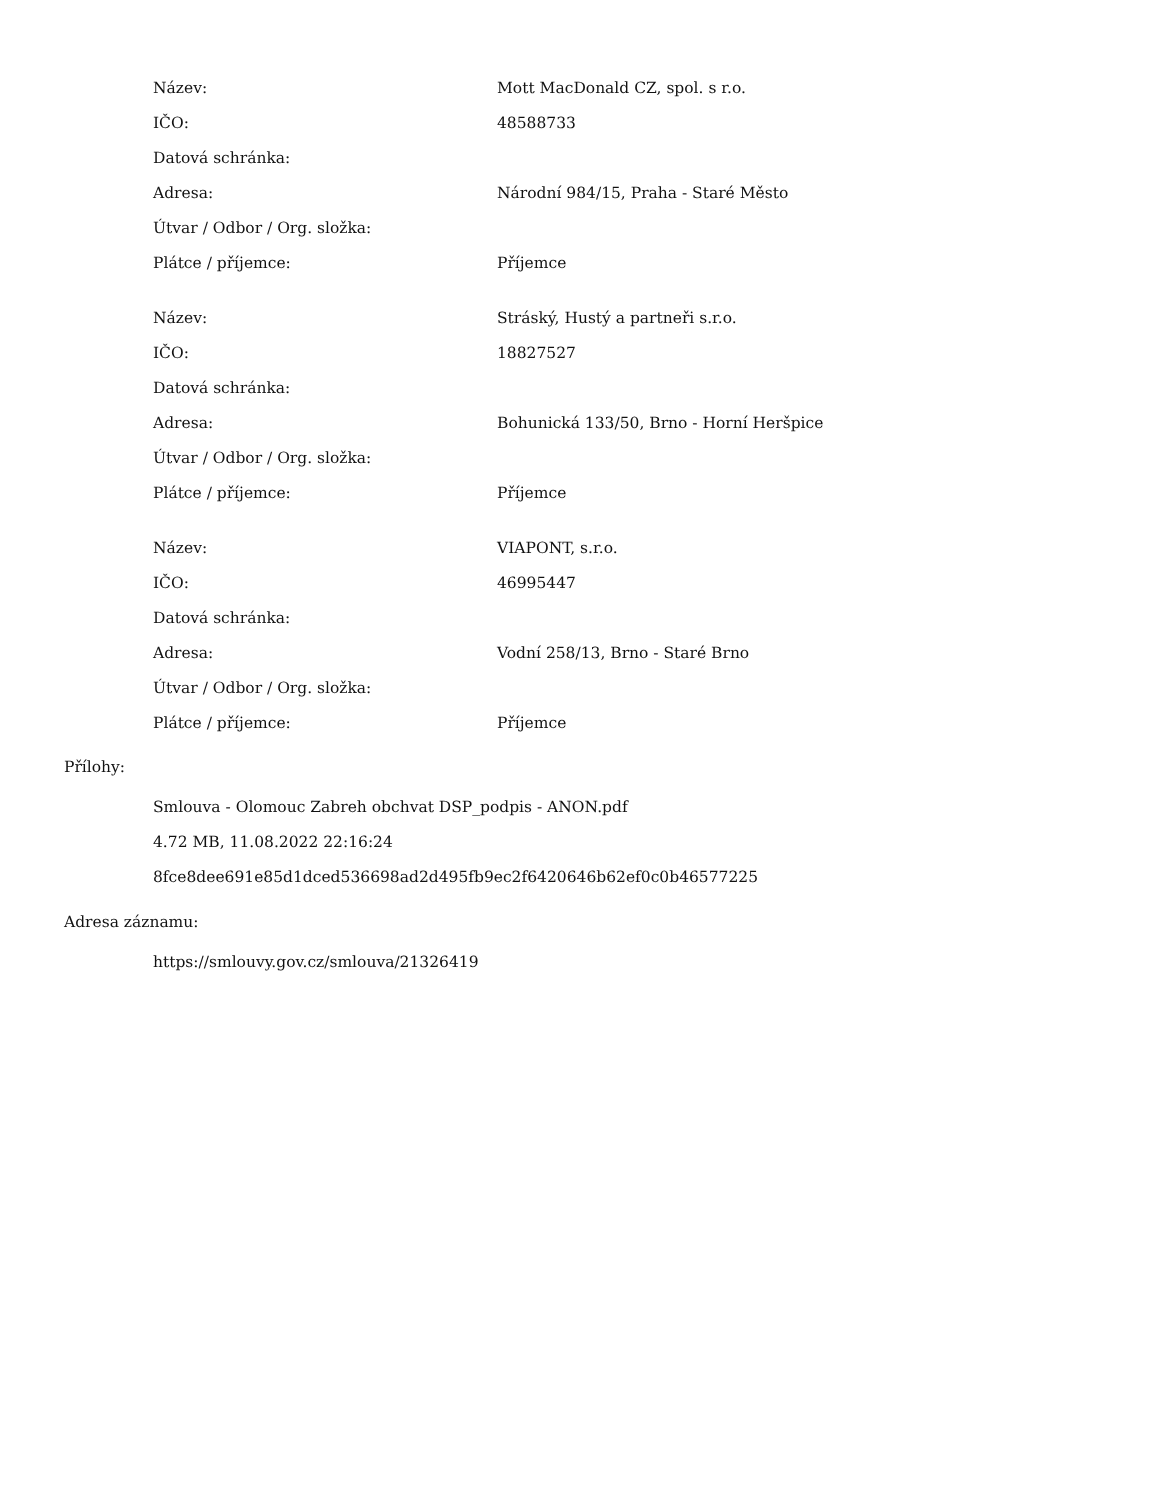| Název: | Mott MacDonald CZ, spol. s r.o. |
| IČO: | 48588733 |
| Datová schránka: | |
| Adresa: | Národní 984/15, Praha - Staré Město |
| Útvar / Odbor / Org. složka: | |
| Plátce / příjemce: | Příjemce |
| Název: | Stráský, Hustý a partneři s.r.o. |
| IČO: | 18827527 |
| Datová schránka: | |
| Adresa: | Bohunická 133/50, Brno - Horní Heršpice |
| Útvar / Odbor / Org. složka: | |
| Plátce / příjemce: | Příjemce |
| Název: | VIAPONT, s.r.o. |
| IČO: | 46995447 |
| Datová schránka: | |
| Adresa: | Vodní 258/13, Brno - Staré Brno |
| Útvar / Odbor / Org. složka: | |
| Plátce / příjemce: | Příjemce |
Přílohy:
Smlouva - Olomouc Zabreh obchvat DSP_podpis - ANON.pdf
4.72 MB, 11.08.2022 22:16:24
8fce8dee691e85d1dced536698ad2d495fb9ec2f6420646b62ef0c0b46577225
Adresa záznamu:
https://smlouvy.gov.cz/smlouva/21326419